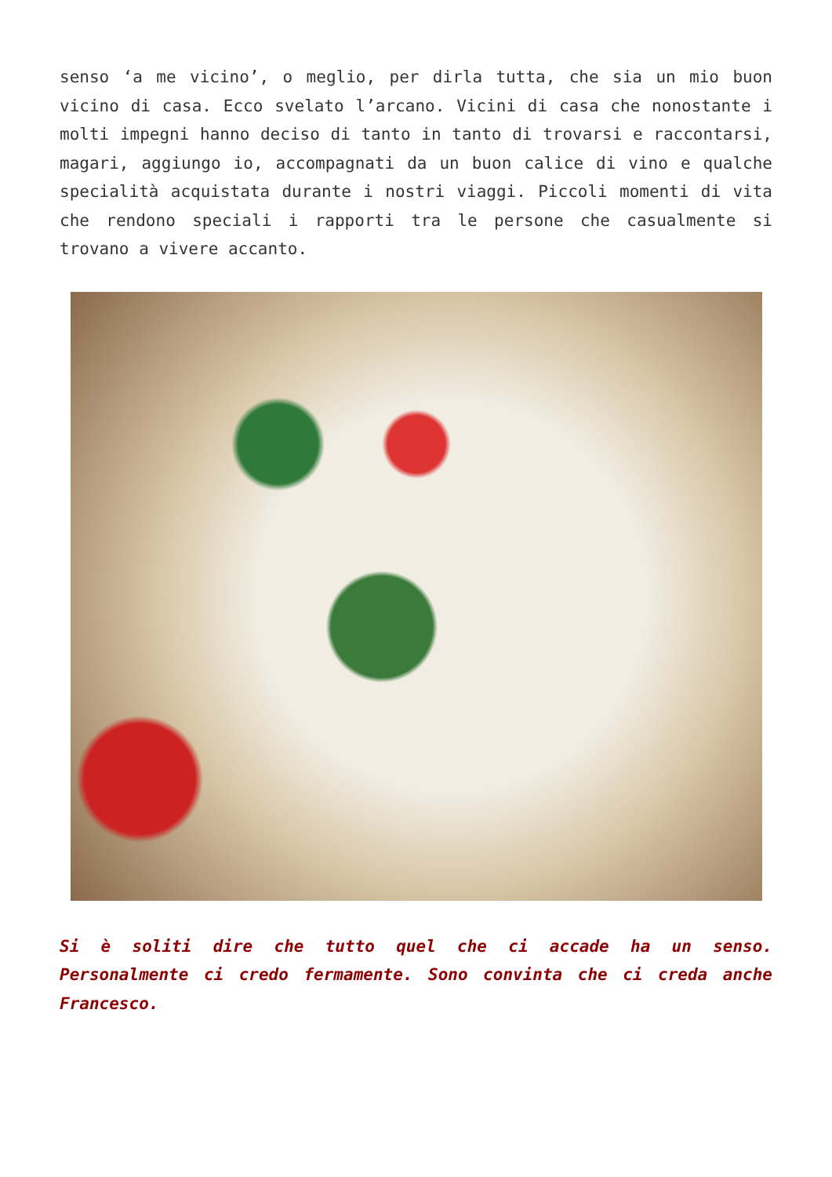senso ‘a me vicino’, o meglio, per dirla tutta, che sia un mio buon vicino di casa. Ecco svelato l’arcano. Vicini di casa che nonostante i molti impegni hanno deciso di tanto in tanto di trovarsi e raccontarsi, magari, aggiungo io, accompagnati da un buon calice di vino e qualche specialità acquistata durante i nostri viaggi. Piccoli momenti di vita che rendono speciali i rapporti tra le persone che casualmente si trovano a vivere accanto.
Si è soliti dire che tutto quel che ci accade ha un senso. Personalmente ci credo fermamente. Sono convinta che ci creda anche Francesco.